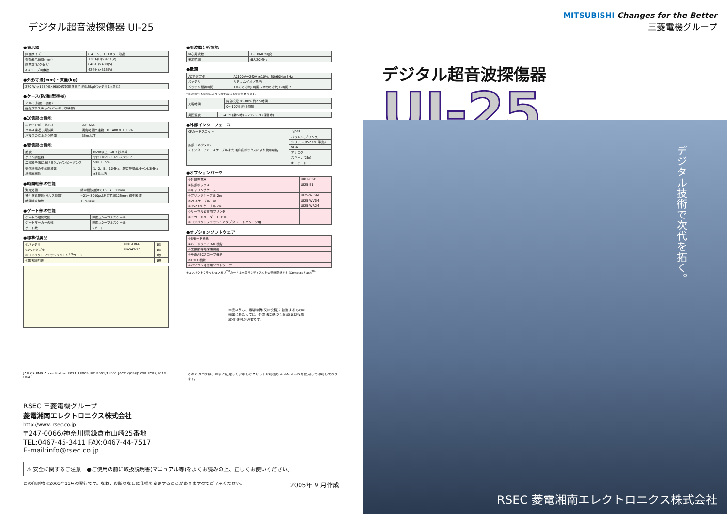デジタル超音波探傷器 UI-25
●表示器
| 画面サイズ | 6.4インチ TFTカラー液晶 |
| 有効表示領域(mm) | 130.6(H)×97.0(V) |
| 画素数(ピクセル) | 640(H)×480(V) |
| Aスコープ画素数 | 424(H)×315(V) |
●外形寸法(mm)・質量(kg)
| 270(W)×175(H)×98(D)突起部含まず 約3.5kg(バッテリ1本含む) |
●ケース(防滴Ⅱ型準拠)
| アルミ(前面・裏面) |
| 強化プラスチック(バッテリ収納部) |
●送信部の性能
| 出力インピーダンス | 33〜55Ω |
| パルス繰返し周波数 | 測定範囲と連動 10〜4883Hz ±5% |
| パルスの立上がり時間 | 35ns以下 |
●受信部の性能
| 感度 | 86dB以上 5MHz 狭帯域 |
| ゲイン調整器 | 合計110dB 0.1dBステップ |
| 二探触子法における入力インピーダンス | 50Ω ±15% |
| 受信増幅の中心周波数 | 1、2、5、10MHz、超広帯域:0.4〜14.3MHz |
| 増幅直線性 | ±3%以内 |
●時間軸部の性能
| 測定範囲 | 鋼中縦波換算で1〜14,500mm |
| 掃引遅延範囲(パルス位置) | −21〜3000µs(測定範囲125mm 鋼中縦波) |
| 時間軸直線性 | ±1%以内 |
●ゲート部の性能
| ゲートの遅延範囲 | 画面上0〜フルスケール |
| ゲートマーカーの幅 | 画面上0〜フルスケール |
| ゲート数 | 2ゲート |
●標準付属品
| ①バッテリ | UI01-LB66 | 1個 |
| ②ACアダプタ | UIA345-15 | 1個 |
| ③コンパクトフラッシュメモリ<sup>TM</sup>カード | | 1枚 |
| ④取扱説明書 | | 1冊 |
●周波数分析性能
| 中心周波数 | 1〜10MHz可変 |
| 表示範囲 | 最大20MHz |
●電源
| ACアダプタ | AC100V〜240V ±10%、50/60Hz±3Hz |
| バッテリ | リチウムイオン電池 |
| バッテリ駆動時間 | 1本のとき約6時間 2本のとき約12時間 * |
*:使用条件と環境によって若干異なる場合があります。
| 充電時間 | 内部充電 0〜80% 約2.5時間 |
| | 0〜100% 約 5時間 |
| 周囲温度 | 0〜45℃(動作時) −20〜65℃(保管時) |
●外部インターフェース
| CFカードスロット | TypeⅡ |
| 拡張コネクタ×2 ※インターフェースケーブルまたは拡張ボックスにより使用可能 | パラレル(プリンタ) |
| | シリアル(RS232C 準拠) |
| | VGA |
| | アナログ |
| | スキャナ(2軸) |
| | キーボード |
●オプションパーツ
| ①外部充電器 | UI01-CGB1 |
| ②拡張ボックス | UI25-E1 |
| ③キャリングケース | |
| ④プリンタケーブル 2m | UI25-WP2M |
| ⑤VGAケーブル 1m | UI25-WV1M |
| ⑥RS232Cケーブル 2m | UI25-WR2M |
| ⑦サーマル式専用プリンタ | |
| ⑧ICカードリーダー USB用 | |
| ⑨コンパクトフラッシュアダプタ ノートパソコン用 | |
●オプションソフトウェア
| ①Bモード機能 |
| ②ハードウェアDAC機能 |
| ③圧接部専用探傷機能 |
| ④垂直ABCスコープ機能 |
| ⑤TOFD機能 |
| ⑥パソコン通信用ソフトウェア |
※コンパクトフラッシュメモリ<sup>TM</sup>カードは米国サンディスク社の登録商標です (Compact Flash<sup>TM</sup>)
本品のうち、戦略物資(又は役務)に該当するものの輸出にあたっては、外為法に基づく輸出(又は役務取引)許可が必要です。
JAB QS,EMS Accreditation R031,RE009 ISO 9001/14001 JACO QC98J1039 EC98J1013 UKAS このカタログは、環境に配慮した水なしオフセット印刷機QuickMasterDIを使用して印刷しております。
RSEC 三菱電機グループ
菱電湘南エレクトロニクス株式会社
http://www. rsec.co.jp
〒247-0066/神奈川県鎌倉市山崎25番地
TEL:0467-45-3411 FAX:0467-44-7517
E-mail:info@rsec.co.jp
⚠ 安全に関するご注意 ●ご使用の前に取扱説明書(マニュアル等)をよくお読みの上、正しくお使いください。
この印刷物は2003年11月の発行です。なお、お断りなしに仕様を変更することがありますのでご了承ください。 2005年 9 月作成
MITSUBISHI Changes for the Better
三菱電機グループ
デジタル超音波探傷器
UI-25
デジタル技術で次代を拓く。
RSEC 菱電湘南エレクトロニクス株式会社